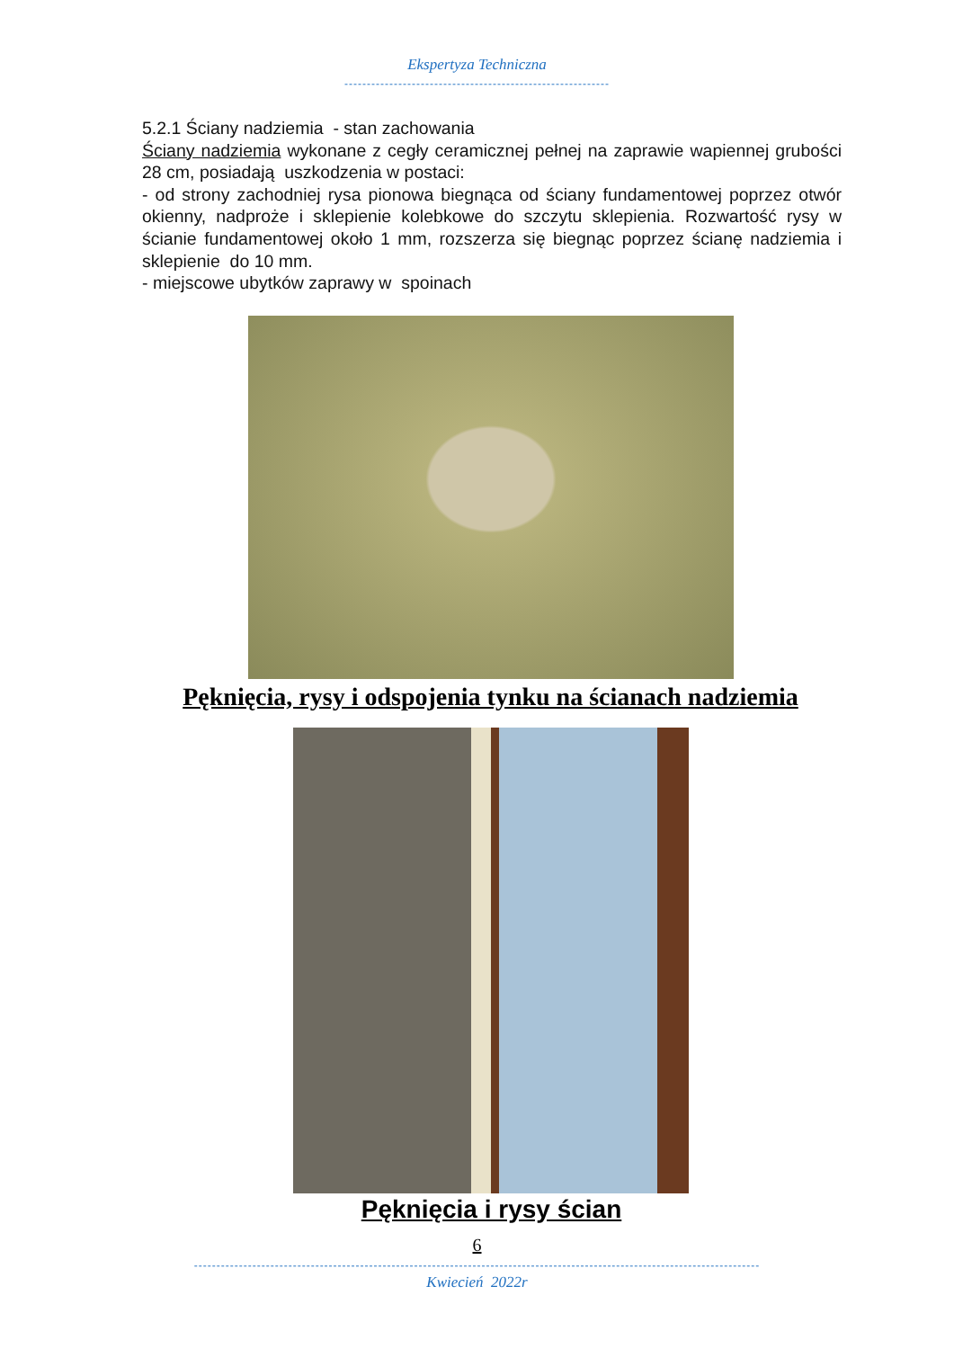Ekspertyza Techniczna
-----------------------------------------------------------
5.2.1 Ściany nadziemia - stan zachowania
Ściany nadziemia wykonane z cegły ceramicznej pełnej na zaprawie wapiennej grubości 28 cm, posiadają uszkodzenia w postaci:
- od strony zachodniej rysa pionowa biegnąca od ściany fundamentowej poprzez otwór okienny, nadproże i sklepienie kolebkowe do szczytu sklepienia. Rozwartość rysy w ścianie fundamentowej około 1 mm, rozszerza się biegnąc poprzez ścianę nadziemia i sklepienie do 10 mm.
- miejscowe ubytków zaprawy w spoinach
Pęknięcia, rysy i odspojenia tynku na ścianach nadziemia
Pęknięcia i rysy ścian
6
------------------------------------------------------------------------------------------------------------------------------
Kwiecień 2022r